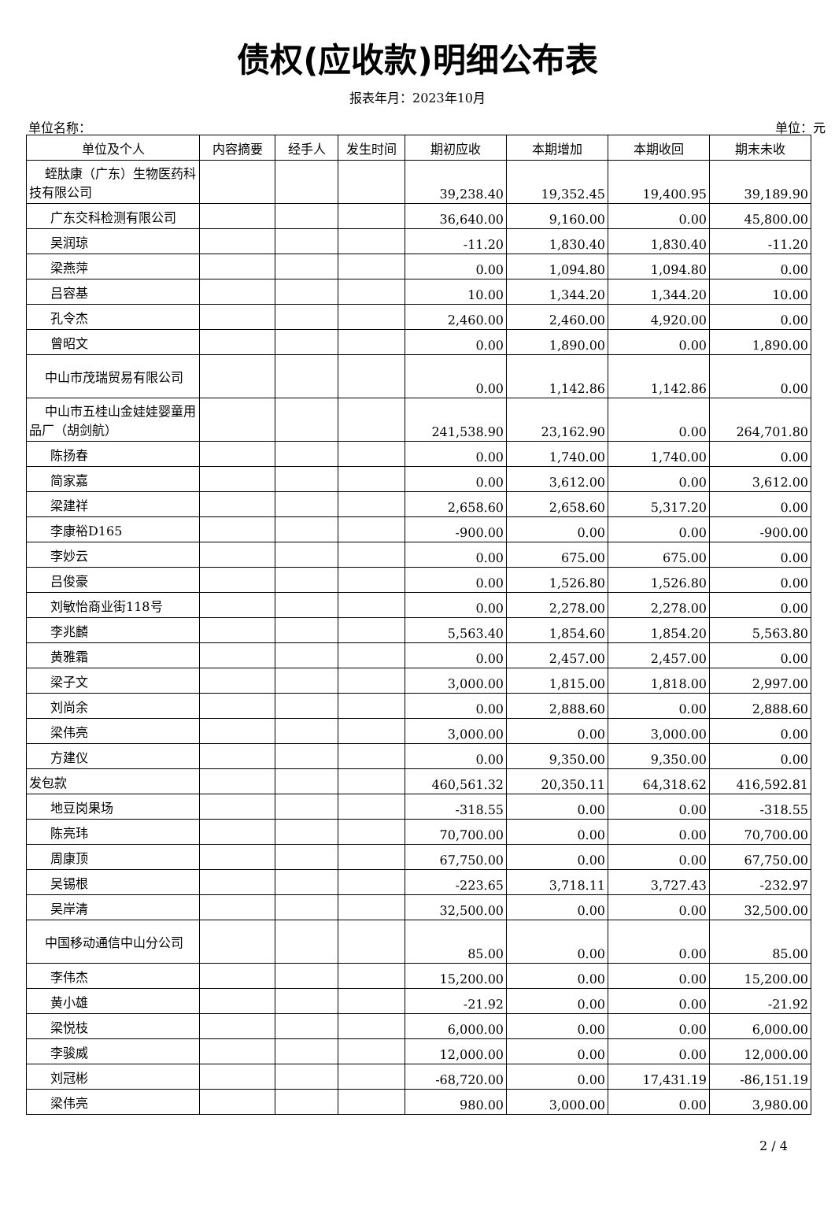债权(应收款)明细公布表
报表年月：2023年10月
单位名称： 单位：元
| 单位及个人 | 内容摘要 | 经手人 | 发生时间 | 期初应收 | 本期增加 | 本期收回 | 期末未收 |
| --- | --- | --- | --- | --- | --- | --- | --- |
| 蛭肽康（广东）生物医药科技有限公司 | | | | 39,238.40 | 19,352.45 | 19,400.95 | 39,189.90 |
| 广东交科检测有限公司 | | | | 36,640.00 | 9,160.00 | 0.00 | 45,800.00 |
| 吴润琼 | | | | -11.20 | 1,830.40 | 1,830.40 | -11.20 |
| 梁燕萍 | | | | 0.00 | 1,094.80 | 1,094.80 | 0.00 |
| 吕容基 | | | | 10.00 | 1,344.20 | 1,344.20 | 10.00 |
| 孔令杰 | | | | 2,460.00 | 2,460.00 | 4,920.00 | 0.00 |
| 曾昭文 | | | | 0.00 | 1,890.00 | 0.00 | 1,890.00 |
| 中山市茂瑞贸易有限公司 | | | | 0.00 | 1,142.86 | 1,142.86 | 0.00 |
| 中山市五桂山金娃娃婴童用品厂（胡剑航） | | | | 241,538.90 | 23,162.90 | 0.00 | 264,701.80 |
| 陈扬春 | | | | 0.00 | 1,740.00 | 1,740.00 | 0.00 |
| 简家嘉 | | | | 0.00 | 3,612.00 | 0.00 | 3,612.00 |
| 梁建祥 | | | | 2,658.60 | 2,658.60 | 5,317.20 | 0.00 |
| 李康裕D165 | | | | -900.00 | 0.00 | 0.00 | -900.00 |
| 李妙云 | | | | 0.00 | 675.00 | 675.00 | 0.00 |
| 吕俊豪 | | | | 0.00 | 1,526.80 | 1,526.80 | 0.00 |
| 刘敏怡商业街118号 | | | | 0.00 | 2,278.00 | 2,278.00 | 0.00 |
| 李兆麟 | | | | 5,563.40 | 1,854.60 | 1,854.20 | 5,563.80 |
| 黄雅霜 | | | | 0.00 | 2,457.00 | 2,457.00 | 0.00 |
| 梁子文 | | | | 3,000.00 | 1,815.00 | 1,818.00 | 2,997.00 |
| 刘尚余 | | | | 0.00 | 2,888.60 | 0.00 | 2,888.60 |
| 梁伟亮 | | | | 3,000.00 | 0.00 | 3,000.00 | 0.00 |
| 方建仪 | | | | 0.00 | 9,350.00 | 9,350.00 | 0.00 |
| 发包款 | | | | 460,561.32 | 20,350.11 | 64,318.62 | 416,592.81 |
| 地豆岗果场 | | | | -318.55 | 0.00 | 0.00 | -318.55 |
| 陈亮玮 | | | | 70,700.00 | 0.00 | 0.00 | 70,700.00 |
| 周康顶 | | | | 67,750.00 | 0.00 | 0.00 | 67,750.00 |
| 吴锡根 | | | | -223.65 | 3,718.11 | 3,727.43 | -232.97 |
| 吴岸清 | | | | 32,500.00 | 0.00 | 0.00 | 32,500.00 |
| 中国移动通信中山分公司 | | | | 85.00 | 0.00 | 0.00 | 85.00 |
| 李伟杰 | | | | 15,200.00 | 0.00 | 0.00 | 15,200.00 |
| 黄小雄 | | | | -21.92 | 0.00 | 0.00 | -21.92 |
| 梁悦枝 | | | | 6,000.00 | 0.00 | 0.00 | 6,000.00 |
| 李骏威 | | | | 12,000.00 | 0.00 | 0.00 | 12,000.00 |
| 刘冠彬 | | | | -68,720.00 | 0.00 | 17,431.19 | -86,151.19 |
| 梁伟亮 | | | | 980.00 | 3,000.00 | 0.00 | 3,980.00 |
2 / 4